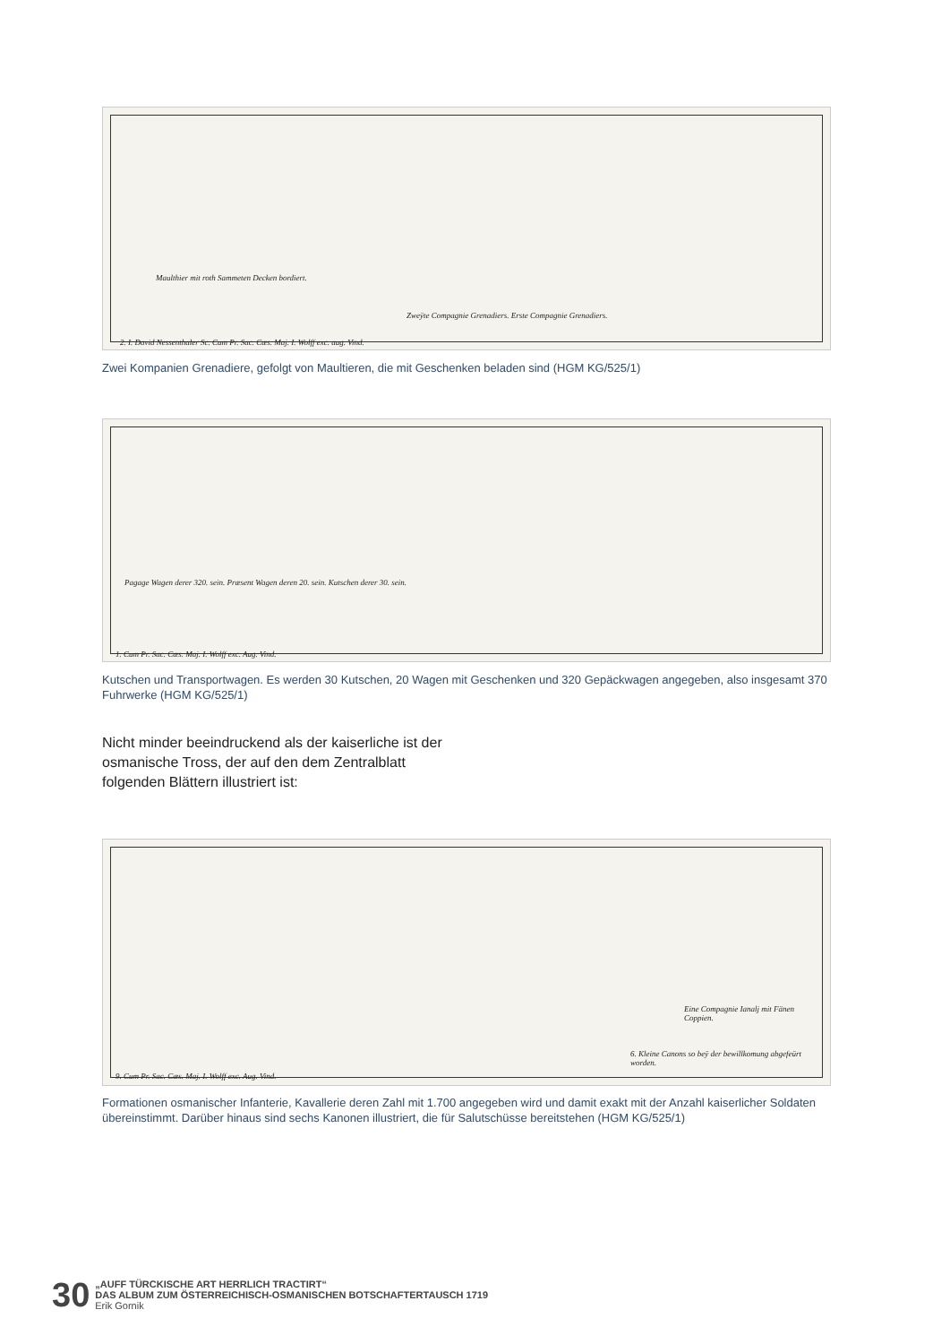Maulthier mit roth Sammeten Decken bordiert.
Zweÿte Compagnie Grenadiers. Erste Compagnie Grenadiers.
2. I. David Nessenthaler Sc. Cum Pr. Sac. Cæs. Maj. I. Wolff exc. aug. Vind.
Zwei Kompanien Grenadiere, gefolgt von Maultieren, die mit Geschenken beladen sind (HGM KG/525/1)
Pagage Wagen derer 320. sein. Præsent Wagen deren 20. sein. Kutschen derer 30. sein.
1. Cum Pr. Sac. Cæs. Maj. I. Wolff exc. Aug. Vind.
Kutschen und Transportwagen. Es werden 30 Kutschen, 20 Wagen mit Geschenken und 320 Gepäckwagen angegeben, also insgesamt 370 Fuhrwerke (HGM KG/525/1)
Nicht minder beeindruckend als der kaiserliche ist der osmanische Tross, der auf den dem Zentralblatt folgenden Blättern illustriert ist:
Eine Compagnie Ianalj mit Fänen Coppien.
6. Kleine Canons so beÿ der bewillkomung abgefeürt worden.
9. Cum Pr. Sac. Cæs. Maj. I. Wolff exc. Aug. Vind.
Formationen osmanischer Infanterie, Kavallerie deren Zahl mit 1.700 angegeben wird und damit exakt mit der Anzahl kaiserlicher Soldaten übereinstimmt. Darüber hinaus sind sechs Kanonen illustriert, die für Salutschüsse bereitstehen (HGM KG/525/1)
30
„AUFF TÜRCKISCHE ART HERRLICH TRACTIRT“
DAS ALBUM ZUM ÖSTERREICHISCH-OSMANISCHEN BOTSCHAFTERTAUSCH 1719
Erik Gornik